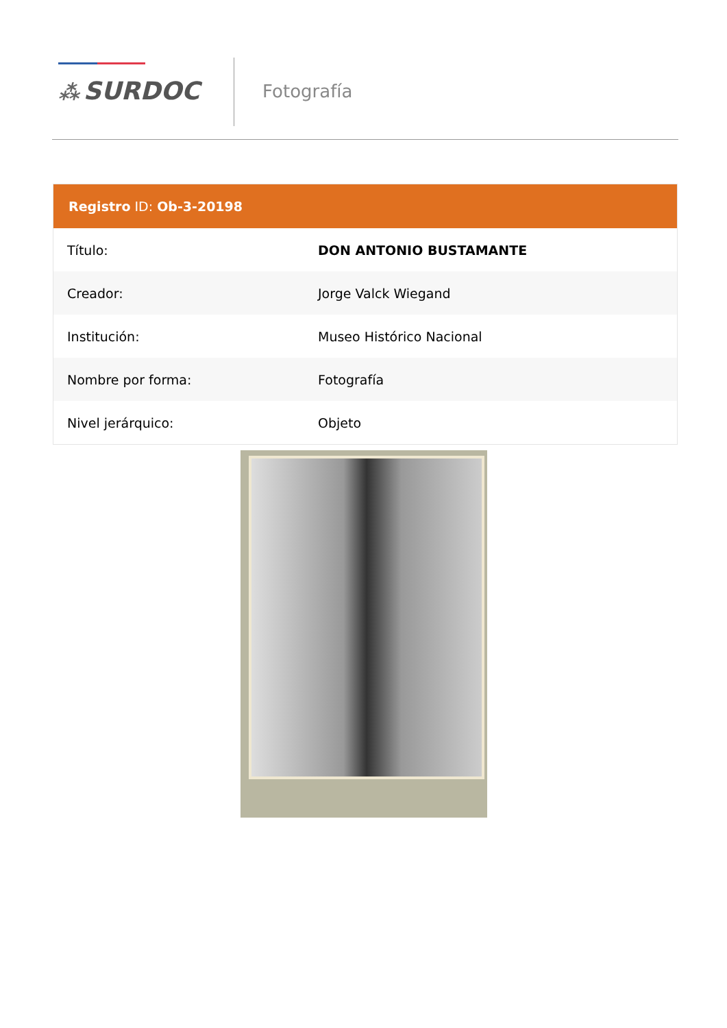⁂ SURDOC Fotografía
Registro ID: Ob-3-20198
| Título: | DON ANTONIO BUSTAMANTE |
| Creador: | Jorge Valck Wiegand |
| Institución: | Museo Histórico Nacional |
| Nombre por forma: | Fotografía |
| Nivel jerárquico: | Objeto |